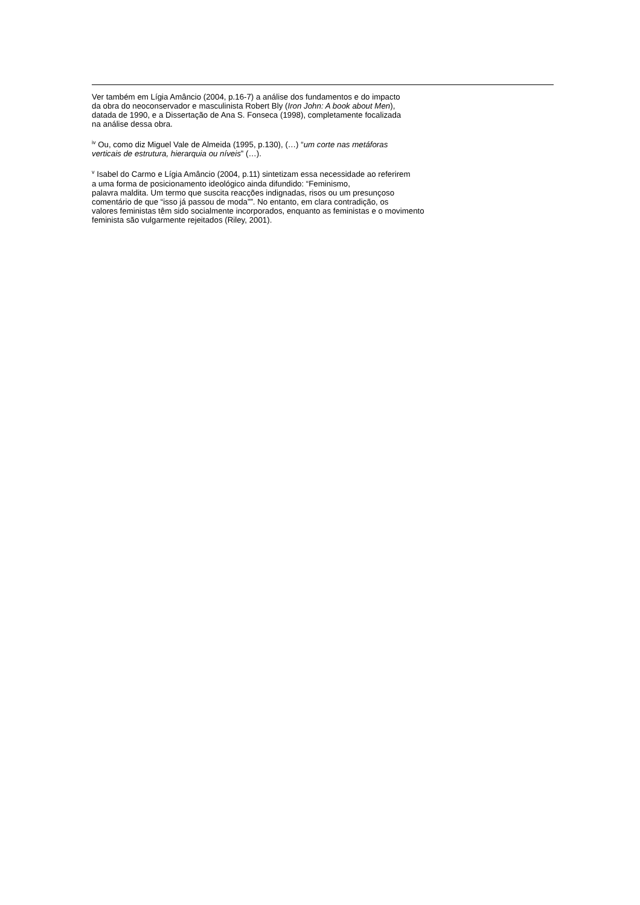Ver também em Lígia Amâncio (2004, p.16-7) a análise dos fundamentos e do impacto
da obra do neoconservador e masculinista Robert Bly (Iron John: A book about Men),
datada de 1990, e a Dissertação de Ana S. Fonseca (1998), completamente focalizada
na análise dessa obra.
<sup>iv</sup> Ou, como diz Miguel Vale de Almeida (1995, p.130), (…) “um corte nas metáforas
verticais de estrutura, hierarquia ou níveis” (…).
<sup>v</sup> Isabel do Carmo e Lígia Amâncio (2004, p.11) sintetizam essa necessidade ao referirem
a uma forma de posicionamento ideológico ainda difundido: “Feminismo,
palavra maldita. Um termo que suscita reacções indignadas, risos ou um presunçoso
comentário de que “isso já passou de moda””. No entanto, em clara contradição, os
valores feministas têm sido socialmente incorporados, enquanto as feministas e o movimento
feminista são vulgarmente rejeitados (Riley, 2001).